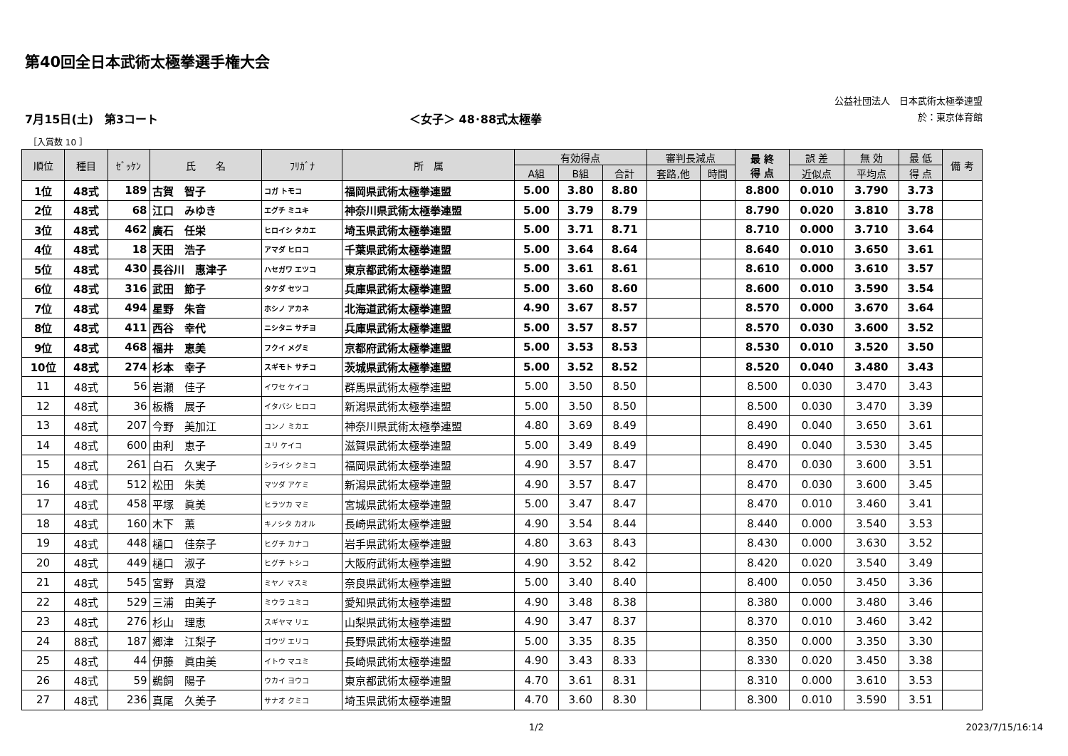第40回全日本武術太極拳選手権大会
公益社団法人　日本武術太極拳連盟
於：東京体育館
7月15日(土)　第3コート ＜女子＞ 48･88式太極拳
［入賞数 10 ］
| 順位 | 種目 | ｾﾞｯｹﾝ | 氏 名 | ﾌﾘｶﾞﾅ | 所 属 | 有効得点 | | | 審判長減点 | | 最 終 得 点 | 誤 差 | 無 効 | 最 低 | 備 考 |
| --- | --- | --- | --- | --- | --- | --- | --- | --- | --- | --- | --- | --- | --- | --- | --- |
| | | | | | | A組 | B組 | 合計 | 套路,他 | 時間 | | 近似点 | 平均点 | 得 点 | |
| 1位 | 48式 | 189 | 古賀 智子 | コガ トモコ | 福岡県武術太極拳連盟 | 5.00 | 3.80 | 8.80 | | | 8.800 | 0.010 | 3.790 | 3.73 | |
| 2位 | 48式 | 68 | 江口 みゆき | エグチ ミユキ | 神奈川県武術太極拳連盟 | 5.00 | 3.79 | 8.79 | | | 8.790 | 0.020 | 3.810 | 3.78 | |
| 3位 | 48式 | 462 | 廣石 任栄 | ヒロイシ タカエ | 埼玉県武術太極拳連盟 | 5.00 | 3.71 | 8.71 | | | 8.710 | 0.000 | 3.710 | 3.64 | |
| 4位 | 48式 | 18 | 天田 浩子 | アマダ ヒロコ | 千葉県武術太極拳連盟 | 5.00 | 3.64 | 8.64 | | | 8.640 | 0.010 | 3.650 | 3.61 | |
| 5位 | 48式 | 430 | 長谷川 惠津子 | ハセガワ エツコ | 東京都武術太極拳連盟 | 5.00 | 3.61 | 8.61 | | | 8.610 | 0.000 | 3.610 | 3.57 | |
| 6位 | 48式 | 316 | 武田 節子 | タケダ セツコ | 兵庫県武術太極拳連盟 | 5.00 | 3.60 | 8.60 | | | 8.600 | 0.010 | 3.590 | 3.54 | |
| 7位 | 48式 | 494 | 星野 朱音 | ホシノ アカネ | 北海道武術太極拳連盟 | 4.90 | 3.67 | 8.57 | | | 8.570 | 0.000 | 3.670 | 3.64 | |
| 8位 | 48式 | 411 | 西谷 幸代 | ニシタニ サチヨ | 兵庫県武術太極拳連盟 | 5.00 | 3.57 | 8.57 | | | 8.570 | 0.030 | 3.600 | 3.52 | |
| 9位 | 48式 | 468 | 福井 恵美 | フクイ メグミ | 京都府武術太極拳連盟 | 5.00 | 3.53 | 8.53 | | | 8.530 | 0.010 | 3.520 | 3.50 | |
| 10位 | 48式 | 274 | 杉本 幸子 | スギモト サチコ | 茨城県武術太極拳連盟 | 5.00 | 3.52 | 8.52 | | | 8.520 | 0.040 | 3.480 | 3.43 | |
| 11 | 48式 | 56 | 岩瀬 佳子 | イワセ ケイコ | 群馬県武術太極拳連盟 | 5.00 | 3.50 | 8.50 | | | 8.500 | 0.030 | 3.470 | 3.43 | |
| 12 | 48式 | 36 | 板橋 展子 | イタバシ ヒロコ | 新潟県武術太極拳連盟 | 5.00 | 3.50 | 8.50 | | | 8.500 | 0.030 | 3.470 | 3.39 | |
| 13 | 48式 | 207 | 今野 美加江 | コンノ ミカエ | 神奈川県武術太極拳連盟 | 4.80 | 3.69 | 8.49 | | | 8.490 | 0.040 | 3.650 | 3.61 | |
| 14 | 48式 | 600 | 由利 恵子 | ユリ ケイコ | 滋賀県武術太極拳連盟 | 5.00 | 3.49 | 8.49 | | | 8.490 | 0.040 | 3.530 | 3.45 | |
| 15 | 48式 | 261 | 白石 久実子 | シライシ クミコ | 福岡県武術太極拳連盟 | 4.90 | 3.57 | 8.47 | | | 8.470 | 0.030 | 3.600 | 3.51 | |
| 16 | 48式 | 512 | 松田 朱美 | マツダ アケミ | 新潟県武術太極拳連盟 | 4.90 | 3.57 | 8.47 | | | 8.470 | 0.030 | 3.600 | 3.45 | |
| 17 | 48式 | 458 | 平塚 眞美 | ヒラツカ マミ | 宮城県武術太極拳連盟 | 5.00 | 3.47 | 8.47 | | | 8.470 | 0.010 | 3.460 | 3.41 | |
| 18 | 48式 | 160 | 木下 薫 | キノシタ カオル | 長崎県武術太極拳連盟 | 4.90 | 3.54 | 8.44 | | | 8.440 | 0.000 | 3.540 | 3.53 | |
| 19 | 48式 | 448 | 樋口 佳奈子 | ヒグチ カナコ | 岩手県武術太極拳連盟 | 4.80 | 3.63 | 8.43 | | | 8.430 | 0.000 | 3.630 | 3.52 | |
| 20 | 48式 | 449 | 樋口 淑子 | ヒグチ トシコ | 大阪府武術太極拳連盟 | 4.90 | 3.52 | 8.42 | | | 8.420 | 0.020 | 3.540 | 3.49 | |
| 21 | 48式 | 545 | 宮野 真澄 | ミヤノ マスミ | 奈良県武術太極拳連盟 | 5.00 | 3.40 | 8.40 | | | 8.400 | 0.050 | 3.450 | 3.36 | |
| 22 | 48式 | 529 | 三浦 由美子 | ミウラ ユミコ | 愛知県武術太極拳連盟 | 4.90 | 3.48 | 8.38 | | | 8.380 | 0.000 | 3.480 | 3.46 | |
| 23 | 48式 | 276 | 杉山 理恵 | スギヤマ リエ | 山梨県武術太極拳連盟 | 4.90 | 3.47 | 8.37 | | | 8.370 | 0.010 | 3.460 | 3.42 | |
| 24 | 88式 | 187 | 郷津 江梨子 | ゴウヅ エリコ | 長野県武術太極拳連盟 | 5.00 | 3.35 | 8.35 | | | 8.350 | 0.000 | 3.350 | 3.30 | |
| 25 | 48式 | 44 | 伊藤 眞由美 | イトウ マユミ | 長崎県武術太極拳連盟 | 4.90 | 3.43 | 8.33 | | | 8.330 | 0.020 | 3.450 | 3.38 | |
| 26 | 48式 | 59 | 鵜飼 陽子 | ウカイ ヨウコ | 東京都武術太極拳連盟 | 4.70 | 3.61 | 8.31 | | | 8.310 | 0.000 | 3.610 | 3.53 | |
| 27 | 48式 | 236 | 真尾 久美子 | サナオ クミコ | 埼玉県武術太極拳連盟 | 4.70 | 3.60 | 8.30 | | | 8.300 | 0.010 | 3.590 | 3.51 | |
1/2 2023/7/15/16:14